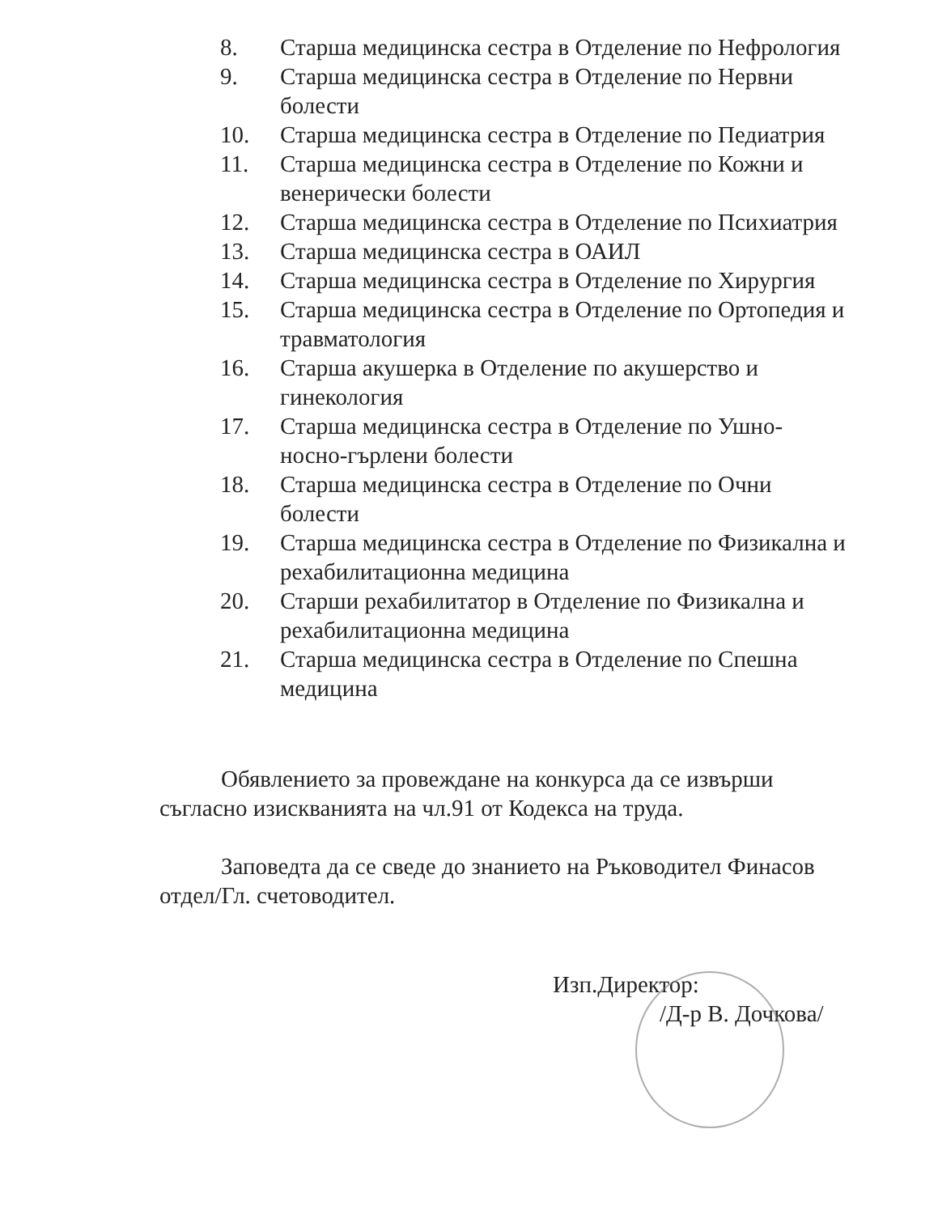8. Старша медицинска сестра в Отделение по Нефрология
9. Старша медицинска сестра в Отделение по Нервни болести
10. Старша медицинска сестра в Отделение по Педиатрия
11. Старша медицинска сестра в Отделение по Кожни и венерически болести
12. Старша медицинска сестра в Отделение по Психиатрия
13. Старша медицинска сестра в ОАИЛ
14. Старша медицинска сестра в Отделение по Хирургия
15. Старша медицинска сестра в Отделение по Ортопедия и травматология
16. Старша акушерка в Отделение по акушерство и гинекология
17. Старша медицинска сестра в Отделение по Ушно-носно-гърлени болести
18. Старша медицинска сестра в Отделение по Очни болести
19. Старша медицинска сестра в Отделение по Физикална и рехабилитационна медицина
20. Старши рехабилитатор в Отделение по Физикална и рехабилитационна медицина
21. Старша медицинска сестра в Отделение по Спешна медицина
Обявлението за провеждане на конкурса да се извърши съгласно изискванията на чл.91 от Кодекса на труда.
Заповедта да се сведе до знанието на Ръководител Финасов отдел/Гл. счетоводител.
Изп.Директор:
/Д-р В. Дочкова/